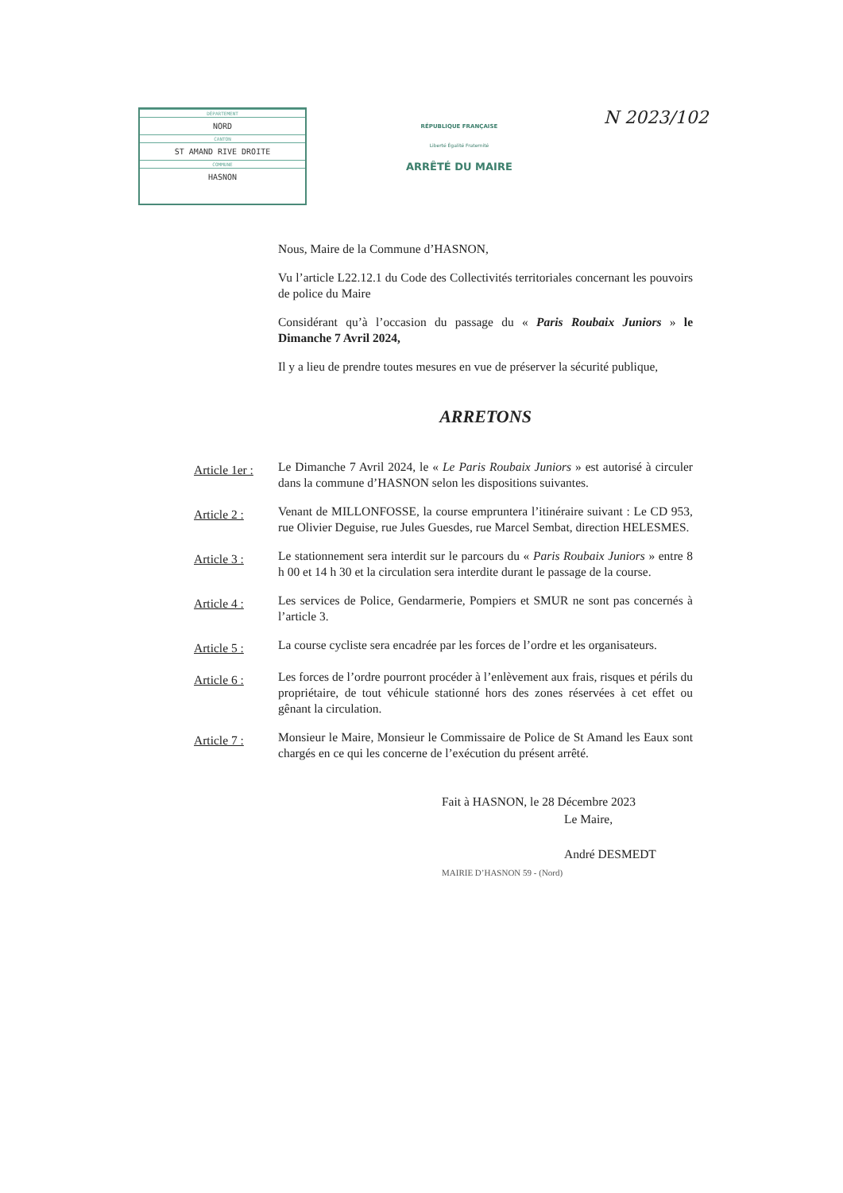DÉPARTEMENT
NORD
CANTON
ST AMAND RIVE DROITE
COMMUNE
HASNON
RÉPUBLIQUE FRANÇAISE
Liberté Égalité Fraternité
ARRÊTÉ DU MAIRE
N 2023/102
Nous, Maire de la Commune d’HASNON,
Vu l’article L22.12.1 du Code des Collectivités territoriales concernant les pouvoirs de police du Maire
Considérant qu’à l’occasion du passage du « Paris Roubaix Juniors » le Dimanche 7 Avril 2024,
Il y a lieu de prendre toutes mesures en vue de préserver la sécurité publique,
ARRETONS
Article 1er :
Le Dimanche 7 Avril 2024, le « Le Paris Roubaix Juniors » est autorisé à circuler dans la commune d’HASNON selon les dispositions suivantes.
Article 2 :
Venant de MILLONFOSSE, la course empruntera l’itinéraire suivant : Le CD 953, rue Olivier Deguise, rue Jules Guesdes, rue Marcel Sembat, direction HELESMES.
Article 3 :
Le stationnement sera interdit sur le parcours du « Paris Roubaix Juniors » entre 8 h 00 et 14 h 30 et la circulation sera interdite durant le passage de la course.
Article 4 :
Les services de Police, Gendarmerie, Pompiers et SMUR ne sont pas concernés à l’article 3.
Article 5 :
La course cycliste sera encadrée par les forces de l’ordre et les organisateurs.
Article 6 :
Les forces de l’ordre pourront procéder à l’enlèvement aux frais, risques et périls du propriétaire, de tout véhicule stationné hors des zones réservées à cet effet ou gênant la circulation.
Article 7 :
Monsieur le Maire, Monsieur le Commissaire de Police de St Amand les Eaux sont chargés en ce qui les concerne de l’exécution du présent arrêté.
Fait à HASNON, le 28 Décembre 2023
Le Maire,
André DESMEDT
MAIRIE D’HASNON 59 - (Nord)